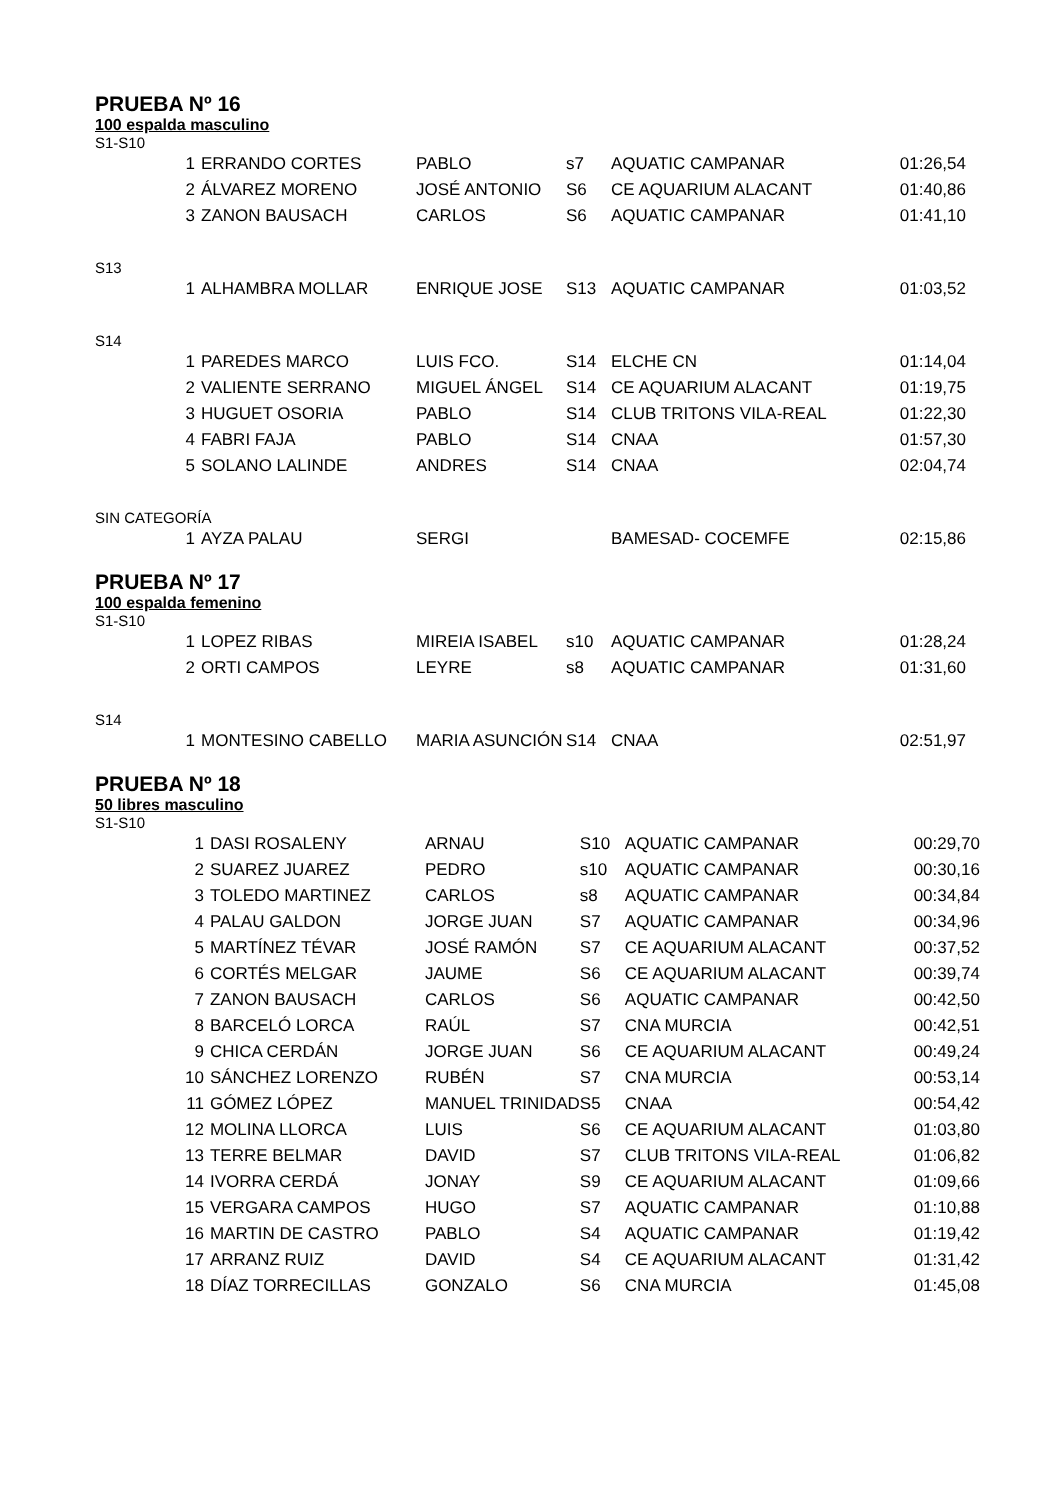PRUEBA Nº 16
100 espalda masculino
S1-S10
| 1 | ERRANDO CORTES | PABLO | s7 | AQUATIC CAMPANAR | 01:26,54 |
| 2 | ÁLVAREZ MORENO | JOSÉ ANTONIO | S6 | CE AQUARIUM ALACANT | 01:40,86 |
| 3 | ZANON BAUSACH | CARLOS | S6 | AQUATIC CAMPANAR | 01:41,10 |
S13
| 1 | ALHAMBRA MOLLAR | ENRIQUE JOSE | S13 | AQUATIC CAMPANAR | 01:03,52 |
S14
| 1 | PAREDES MARCO | LUIS FCO. | S14 | ELCHE CN | 01:14,04 |
| 2 | VALIENTE SERRANO | MIGUEL ÁNGEL | S14 | CE AQUARIUM ALACANT | 01:19,75 |
| 3 | HUGUET OSORIA | PABLO | S14 | CLUB TRITONS VILA-REAL | 01:22,30 |
| 4 | FABRI FAJA | PABLO | S14 | CNAA | 01:57,30 |
| 5 | SOLANO LALINDE | ANDRES | S14 | CNAA | 02:04,74 |
SIN CATEGORÍA
| 1 | AYZA PALAU | SERGI | | BAMESAD- COCEMFE | 02:15,86 |
PRUEBA Nº 17
100 espalda femenino
S1-S10
| 1 | LOPEZ RIBAS | MIREIA ISABEL | s10 | AQUATIC CAMPANAR | 01:28,24 |
| 2 | ORTI CAMPOS | LEYRE | s8 | AQUATIC CAMPANAR | 01:31,60 |
S14
| 1 | MONTESINO CABELLO | MARIA ASUNCIÓN | S14 | CNAA | 02:51,97 |
PRUEBA Nº 18
50 libres masculino
S1-S10
| 1 | DASI ROSALENY | ARNAU | S10 | AQUATIC CAMPANAR | 00:29,70 |
| 2 | SUAREZ JUAREZ | PEDRO | s10 | AQUATIC CAMPANAR | 00:30,16 |
| 3 | TOLEDO MARTINEZ | CARLOS | s8 | AQUATIC CAMPANAR | 00:34,84 |
| 4 | PALAU GALDON | JORGE JUAN | S7 | AQUATIC CAMPANAR | 00:34,96 |
| 5 | MARTÍNEZ TÉVAR | JOSÉ RAMÓN | S7 | CE AQUARIUM ALACANT | 00:37,52 |
| 6 | CORTÉS MELGAR | JAUME | S6 | CE AQUARIUM ALACANT | 00:39,74 |
| 7 | ZANON BAUSACH | CARLOS | S6 | AQUATIC CAMPANAR | 00:42,50 |
| 8 | BARCELÓ LORCA | RAÚL | S7 | CNA MURCIA | 00:42,51 |
| 9 | CHICA CERDÁN | JORGE JUAN | S6 | CE AQUARIUM ALACANT | 00:49,24 |
| 10 | SÁNCHEZ LORENZO | RUBÉN | S7 | CNA MURCIA | 00:53,14 |
| 11 | GÓMEZ LÓPEZ | MANUEL TRINIDAD | S5 | CNAA | 00:54,42 |
| 12 | MOLINA LLORCA | LUIS | S6 | CE AQUARIUM ALACANT | 01:03,80 |
| 13 | TERRE BELMAR | DAVID | S7 | CLUB TRITONS VILA-REAL | 01:06,82 |
| 14 | IVORRA CERDÁ | JONAY | S9 | CE AQUARIUM ALACANT | 01:09,66 |
| 15 | VERGARA CAMPOS | HUGO | S7 | AQUATIC CAMPANAR | 01:10,88 |
| 16 | MARTIN DE CASTRO | PABLO | S4 | AQUATIC CAMPANAR | 01:19,42 |
| 17 | ARRANZ RUIZ | DAVID | S4 | CE AQUARIUM ALACANT | 01:31,42 |
| 18 | DÍAZ TORRECILLAS | GONZALO | S6 | CNA MURCIA | 01:45,08 |